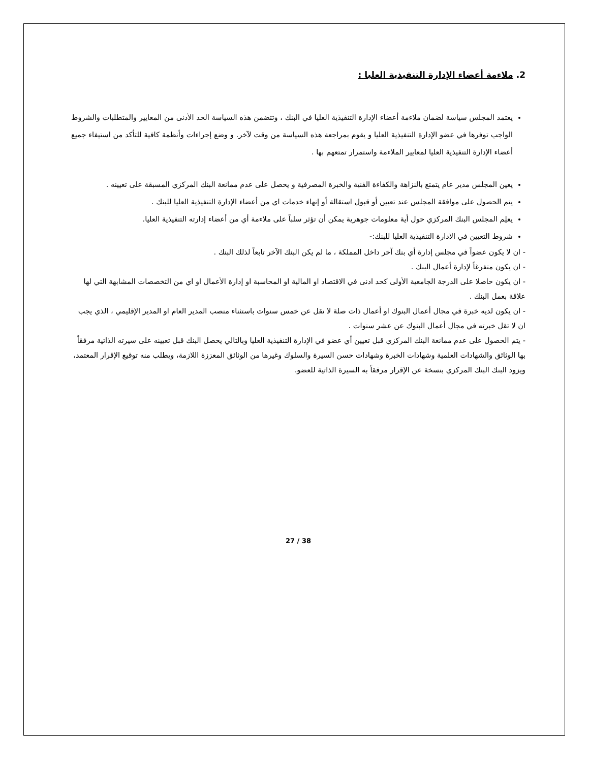2. ملاءمة أعضاء الإدارة التنفيذية العليا :
يعتمد المجلس سياسة لضمان ملاءمة أعضاء الإدارة التنفيذية العليا في البنك ، وتتضمن هذه السياسة الحد الأدنى من المعايير والمتطلبات والشروط الواجب توفرها في عضو الإدارة التنفيذية العليا و يقوم بمراجعة هذه السياسة من وقت لآخر. و وضع إجراءات وأنظمة كافية للتأكد من استيفاء جميع أعضاء الإدارة التنفيذية العليا لمعايير الملاءمة واستمرار تمتعهم بها .
يعين المجلس مدير عام يتمتع بالنزاهة والكفاءة الفنية والخبرة المصرفية و يحصل على عدم ممانعة البنك المركزي المسبقة على تعيينه .
يتم الحصول على موافقة المجلس عند تعيين أو قبول استقالة أو إنهاء خدمات اي من أعضاء الإدارة التنفيذية العليا للبنك .
يعلِم المجلس البنك المركزي حول أية معلومات جوهرية يمكن أن تؤثر سلباً على ملاءمة أي من أعضاء إدارته التنفيذية العليا.
شروط التعيين في الادارة التنفيذية العليا للبنك:-
- ان لا يكون عضواً في مجلس إدارة أي بنك آخر داخل المملكة ، ما لم يكن البنك الآخر تابعاً لذلك البنك .
- ان يكون متفرغاً لإدارة أعمال البنك .
- ان يكون حاصلا على الدرجة الجامعية الأولى كحد ادنى في الاقتصاد او المالية او المحاسبة او إدارة الأعمال او اي من التخصصات المشابهة التي لها علاقة بعمل البنك .
- ان يكون لديه خبرة في مجال أعمال البنوك او أعمال ذات صلة لا تقل عن خمس سنوات باستثناء منصب المدير العام او المدير الإقليمي ، الذي يجب ان لا تقل خبرته في مجال أعمال البنوك عن عشر سنوات .
- يتم الحصول على عدم ممانعة البنك المركزي قبل تعيين أي عضو في الإدارة التنفيذية العليا وبالتالي يحصل البنك قبل تعيينه على سيرته الذاتية مرفقاً بها الوثائق والشهادات العلمية وشهادات الخبرة وشهادات حسن السيرة والسلوك وغيرها من الوثائق المعززة اللازمة، ويطلب منه توقيع الإقرار المعتمد، ويزود البنك البنك المركزي بنسخة عن الإقرار مرفقاً به السيرة الذاتية للعضو.
27 / 38